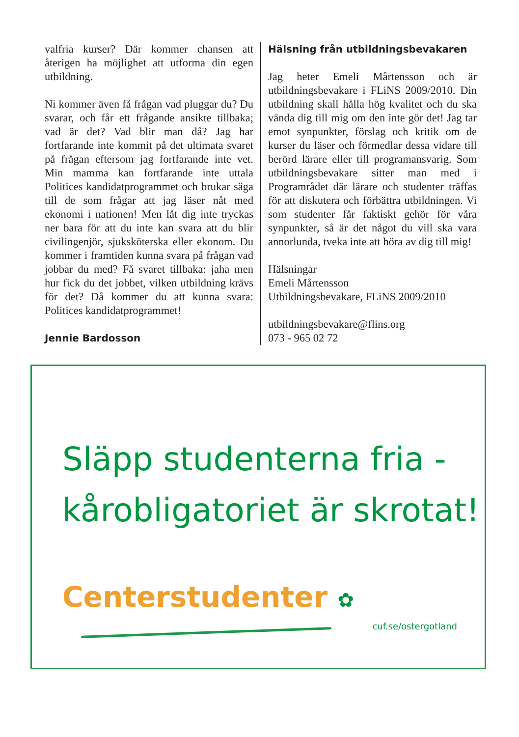valfria kurser? Där kommer chansen att återigen ha möjlighet att utforma din egen utbildning.
Ni kommer även få frågan vad pluggar du? Du svarar, och får ett frågande ansikte tillbaka; vad är det? Vad blir man då? Jag har fortfarande inte kommit på det ultimata svaret på frågan eftersom jag fortfarande inte vet. Min mamma kan fortfarande inte uttala Politices kandi­datprogrammet och brukar säga till de som frågar att jag läser nåt med ekonomi i nationen! Men låt dig inte tryckas ner bara för att du inte kan svara att du blir civilingenjör, sjuksköterska eller ekonom. Du kommer i framtiden kunna svara på frågan vad jobbar du med? Få svaret tillbaka: jaha men hur fick du det jobbet, vilken utbildning krävs för det? Då kommer du att kunna svara: Politices kandidatprogrammet!
Jennie Bardosson
Hälsning från utbildningsbevakaren
Jag heter Emeli Mårtensson och är utbildningsbevakare i FLiNS 2009/2010. Din utbildning skall hålla hög kvalitet och du ska vända dig till mig om den inte gör det! Jag tar emot synpunkter, förslag och kritik om de kurser du läser och förmedlar dessa vidare till berörd lärare eller till programansvarig. Som utbildnings­bevakare sitter man med i Programrådet där lärare och studenter träffas för att diskutera och förbättra utbildningen. Vi som studenter får faktiskt gehör för våra synpunkter, så är det något du vill ska vara annorlunda, tveka inte att höra av dig till mig!
Hälsningar
Emeli Mårtensson
Utbildningsbevakare, FLiNS 2009/2010
utbildningsbevakare@flins.org
073 - 965 02 72
Släpp studenterna fria -
kårobligatoriet är skrotat!
Centerstudenter ✿
cuf.se/ostergotland